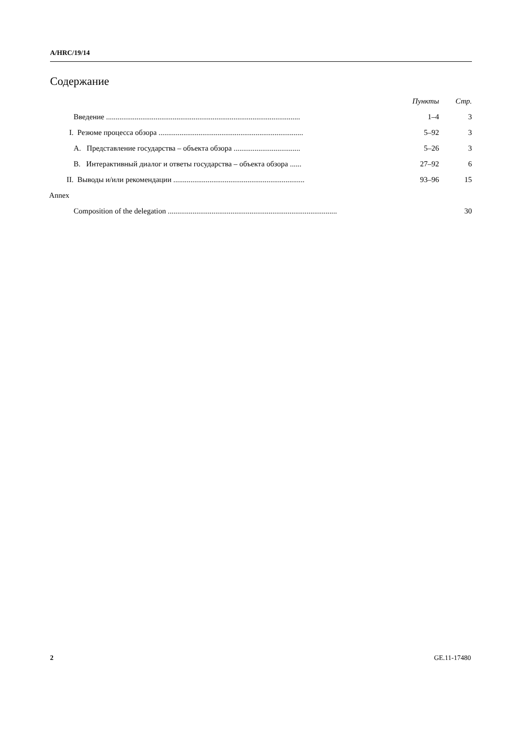A/HRC/19/14
Содержание
| | | | Пункты | Стр. |
| | Введение ...................................................................................................... | | 1–4 | 3 |
| I. | Резюме процесса обзора ............................................................................ | | 5–92 | 3 |
| | A. Представление государства – объекта обзора ................................... | | 5–26 | 3 |
| | B. Интерактивный диалог и ответы государства – объекта обзора ...... | | 27–92 | 6 |
| II. | Выводы и/или рекомендации ..................................................................... | | 93–96 | 15 |
| Annex | | | | |
| | Composition of the delegation ......................................................................................... | | | 30 |
2 GE.11-17480